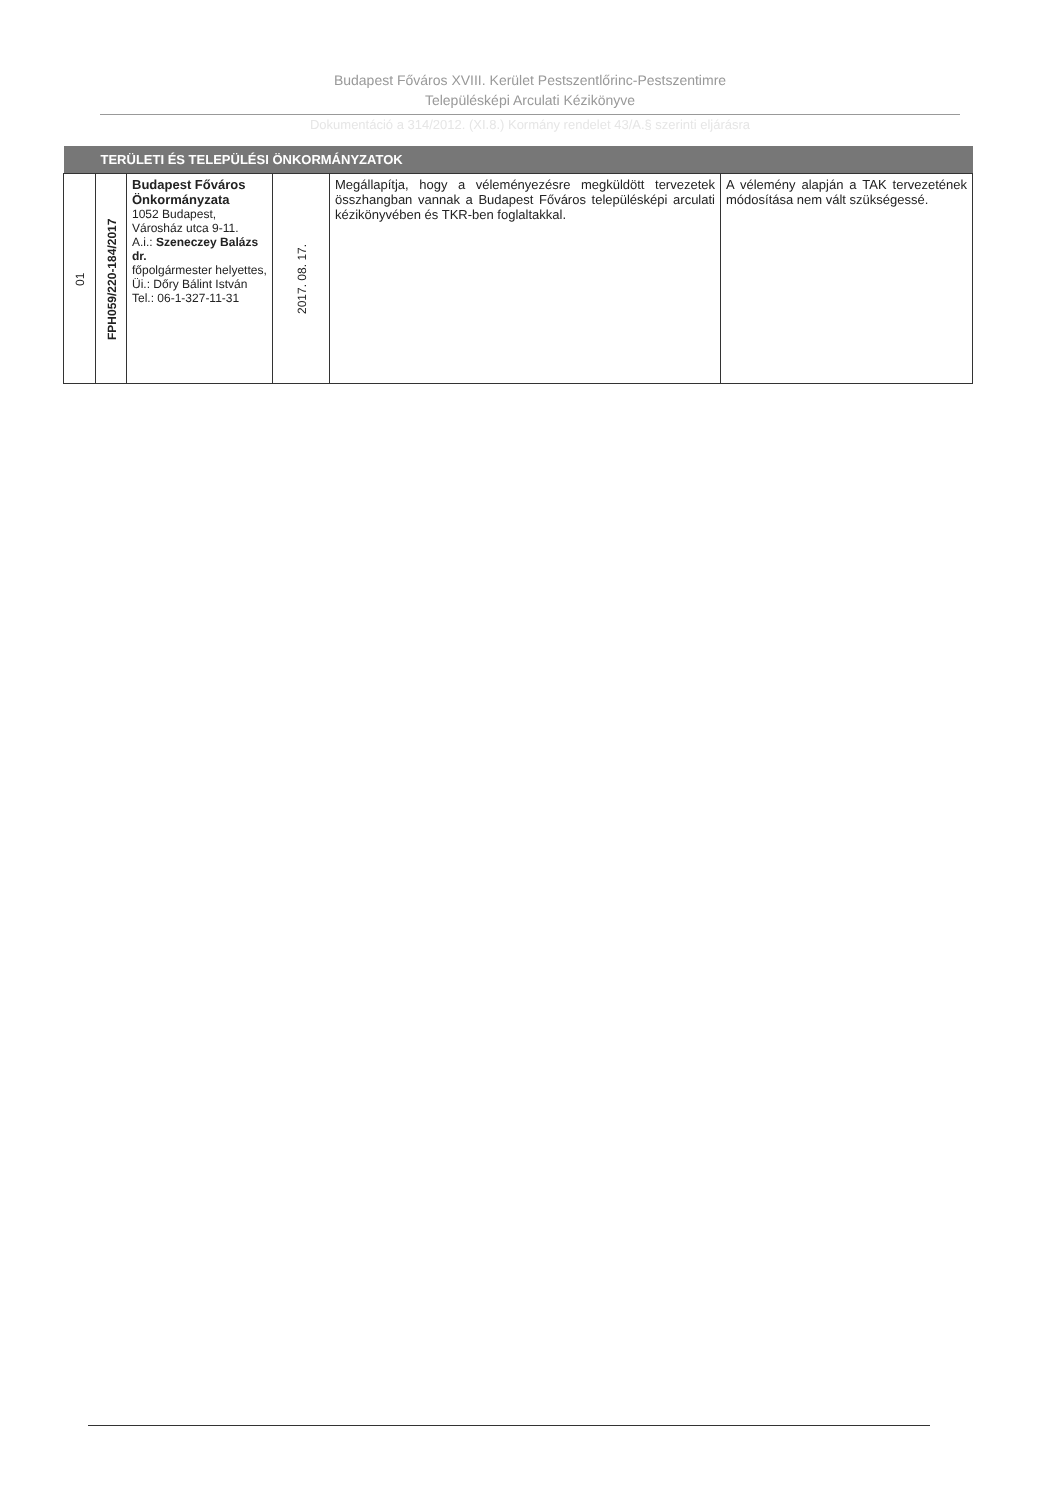Budapest Főváros XVIII. Kerület Pestszentlőrinc-Pestszentimre
Településképi Arculati Kézikönyve
Dokumentáció a 314/2012. (XI.8.) Kormány rendelet 43/A.§ szerinti eljárásra
| | TERÜLETI ÉS TELEPÜLÉSI ÖNKORMÁNYZATOK | | | | |
| 01 | FPH059/220-184/2017 | Budapest Főváros Önkormányzata 1052 Budapest, Városház utca 9-11. A.i.: Szeneczey Balázs dr. főpolgármester helyettes, Üi.: Dőry Bálint István Tel.: 06-1-327-11-31 | 2017. 08. 17. | Megállapítja, hogy a véleményezésre megküldött tervezetek összhangban vannak a Budapest Főváros településképi arculati kézikönyvében és TKR-ben foglaltakkal. | A vélemény alapján a TAK tervezetének módosítása nem vált szükségessé. |